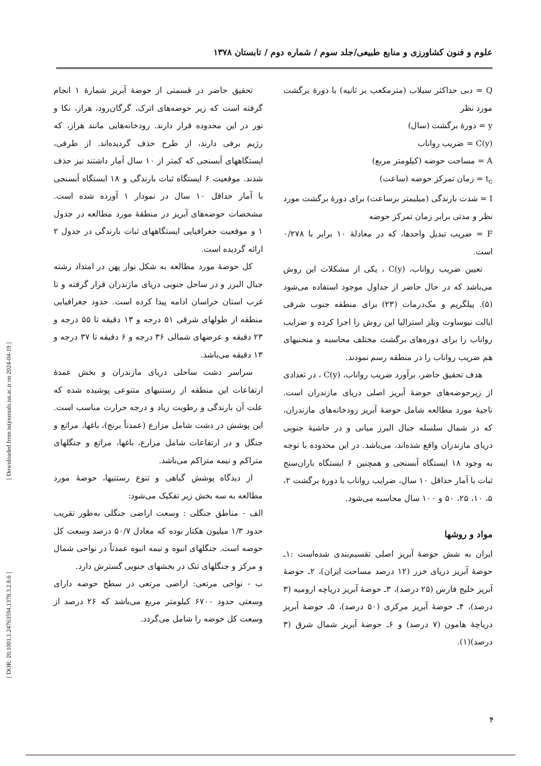علوم و فنون کشاورزی و منابع طبیعی/جلد سوم / شماره دوم / تابستان ۱۳۷۸
Q = دبی حداکثر سیلاب (مترمکعب بر ثانیه) با دورهٔ برگشت مورد نظر
y = دورهٔ برگشت (سال)
C(y) = ضریب رواناب
A = مساحت حوضه (کیلومتر مربع)
t<sub>c</sub> = زمان تمرکز حوضه (ساعت)
I = شدت بارندگی (میلیمتر برساعت) برای دورهٔ برگشت مورد نظر و مدتی برابر زمان تمرکز حوضه
F = ضریب تبدیل واحدها، که در معادلهٔ ۱۰ برابر با ۰/۲۷۸ است.
تعیین ضریب رواناب، C(y) ، یکی از مشکلات این روش می‌باشد که در حال حاضر از جداول موجود استفاده می‌شود (۵). پیلگریم و مک‌درمات (۲۳) برای منطقه جنوب شرقی ایالت نیوساوت ویلز استرالیا این روش را اجرا کرده و ضرایب رواناب را برای دوره‌های برگشت مختلف محاسبه و منحنیهای هم ضریب رواناب را در منطقه رسم نمودند.
هدف تحقیق حاضر، برآورد ضریب رواناب، C(y) ، در تعدادی از زیرحوضه‌های حوضهٔ آبریز اصلی دریای مازندران است. ناحیهٔ مورد مطالعه شامل حوضهٔ آبریز رودخانه‌های مازندران، که در شمال سلسله جبال البرز میانی و در حاشیهٔ جنوبی دریای مازندران واقع شده‌اند، می‌باشد. در این محدوده با توجه به وجود ۱۸ ایستگاه آبسنجی و همچنین ۶ ایستگاه باران‌سنج ثبات با آمار حداقل ۱۰ سال، ضرایب رواناب با دورهٔ برگشت ۲، ۵، ۱۰، ۲۵، ۵۰ و ۱۰۰ سال محاسبه می‌شود.
مواد و روشها
ایران به شش حوضهٔ آبریز اصلی تقسیم‌بندی شده‌است :۱ـ حوضهٔ آبریز دریای خزر (۱۲ درصد مساحت ایران)، ۲ـ حوضهٔ آبریز خلیج فارس (۲۵ درصد)، ۳ـ حوضهٔ آبریز دریاچه ارومیه (۳ درصد)، ۴ـ حوضهٔ آبریز مرکزی (۵۰ درصد)، ۵ـ حوضهٔ آبریز دریاچهٔ هامون (۷ درصد) و ۶ـ حوضهٔ آبریز شمال شرق (۳ درصد)(۱).
تحقیق حاضر در قسمتی از حوضهٔ آبریز شمارهٔ ۱ انجام گرفته است که زیر حوضه‌های اترک، گرگان‌رود، هراز، نکا و نور در این محدوده قرار دارند. رودخانه‌هایی مانند هراز، که رژیم برفی دارند، از طرح حذف گردیده‌اند. از طرفی، ایستگاههای آبسنجی که کمتر از ۱۰ سال آمار داشتند نیز حذف شدند. موقعیت ۶ ایستگاه ثبات بارندگی و ۱۸ ایستگاه آبسنجی با آمار حداقل ۱۰ سال در نمودار ۱ آورده شده است. مشخصات حوضه‌های آبریز در منطقهٔ مورد مطالعه در جدول ۱ و موقعیت جغرافیایی ایستگاههای ثبات بارندگی در جدول ۲ ارائه گردیده است.
کل حوضهٔ مورد مطالعه به شکل نوار پهن در امتداد رشته جبال البرز و در ساحل جنوبی دریای مازندران قرار گرفته و تا غرب استان خراسان ادامه پیدا کرده است. حدود جغرافیایی منطقه از طولهای شرقی ۵۱ درجه و ۱۳ دقیقه تا ۵۵ درجه و ۲۳ دقیقه و عرضهای شمالی ۳۶ درجه و ۶ دقیقه تا ۳۷ درجه و ۱۳ دقیقه می‌باشد.
سراسر دشت ساحلی دریای مازندران و بخش عمدهٔ ارتفاعات این منطقه از رستنیهای متنوعی پوشیده شده که علت آن بارندگی و رطوبت زیاد و درجه حرارت مناسب است. این پوشش در دشت شامل مزارع (عمدتاً برنج)، باغها، مراتع و جنگل و در ارتفاعات شامل مزارع، باغها، مراتع و جنگلهای متراکم و نیمه متراکم می‌باشد.
از دیدگاه پوشش گیاهی و تنوع رستنیها، حوضهٔ مورد مطالعه به سه بخش زیر تفکیک می‌شود:
الف - مناطق جنگلی : وسعت اراضی جنگلی به‌طور تقریب حدود ۱/۳ میلیون هکتار بوده که معادل ۵۰/۷ درصد وسعت کل حوضه است. جنگلهای انبوه و نیمه انبوه عمدتاً در نواحی شمال و مرکز و جنگلهای تنک در بخشهای جنوبی گسترش دارد.
ب - نواحی مرتعی: اراضی مرتعی در سطح حوضه دارای وسعتی حدود ۶۷۰۰ کیلومتر مربع می‌باشد که ۲۶ درصد از وسعت کل حوضه را شامل می‌گردد.
[ Downloaded from iutjournals.iut.ac.ir on 2024-04-19 ]
[ DOR: 20.1001.1.24763594.1378.3.2.8.6 ]
۴